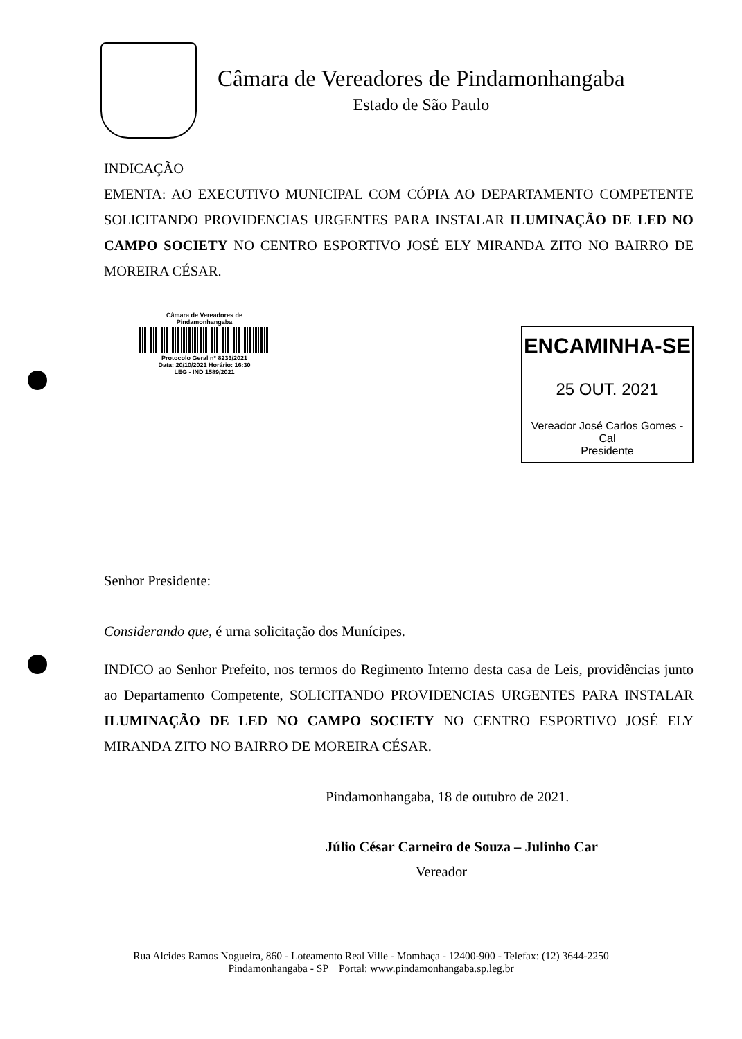Câmara de Vereadores de Pindamonhangaba
Estado de São Paulo
INDICAÇÃO
EMENTA: AO EXECUTIVO MUNICIPAL COM CÓPIA AO DEPARTAMENTO COMPETENTE SOLICITANDO PROVIDENCIAS URGENTES PARA INSTALAR ILUMINAÇÃO DE LED NO CAMPO SOCIETY NO CENTRO ESPORTIVO JOSÉ ELY MIRANDA ZITO NO BAIRRO DE MOREIRA CÉSAR.
Câmara de Vereadores de
Pindamonhangaba
Protocolo Geral nº 8233/2021
Data: 20/10/2021 Horário: 16:30
LEG - IND 1589/2021
ENCAMINHA-SE
25 OUT. 2021
Vereador José Carlos Gomes - Cal
Presidente
Senhor Presidente:
Considerando que, é urna solicitação dos Munícipes.
INDICO ao Senhor Prefeito, nos termos do Regimento Interno desta casa de Leis, providências junto ao Departamento Competente, SOLICITANDO PROVIDENCIAS URGENTES PARA INSTALAR ILUMINAÇÃO DE LED NO CAMPO SOCIETY NO CENTRO ESPORTIVO JOSÉ ELY MIRANDA ZITO NO BAIRRO DE MOREIRA CÉSAR.
Pindamonhangaba, 18 de outubro de 2021.
Júlio César Carneiro de Souza – Julinho Car
Vereador
Rua Alcides Ramos Nogueira, 860 - Loteamento Real Ville - Mombaça - 12400-900 - Telefax: (12) 3644-2250
Pindamonhangaba - SP Portal: www.pindamonhangaba.sp.leg.br